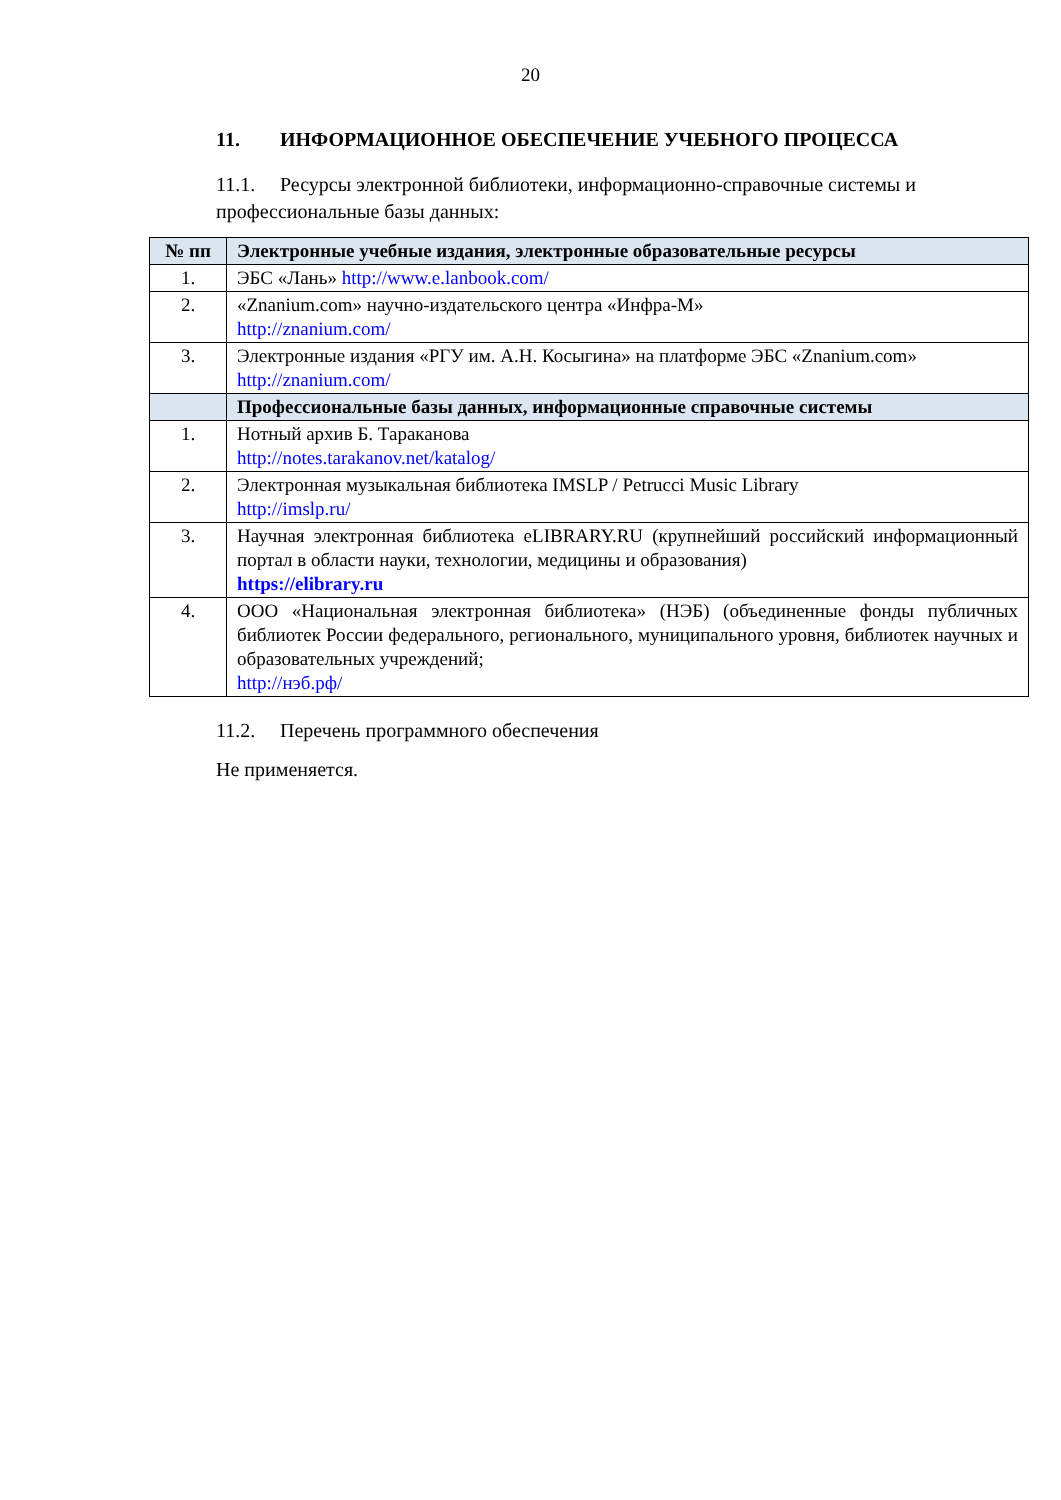20
11. ИНФОРМАЦИОННОЕ ОБЕСПЕЧЕНИЕ УЧЕБНОГО ПРОЦЕССА
11.1. Ресурсы электронной библиотеки, информационно-справочные системы и профессиональные базы данных:
| № пп | Электронные учебные издания, электронные образовательные ресурсы |
| --- | --- |
| 1. | ЭБС «Лань» http://www.e.lanbook.com/ |
| 2. | «Znanium.com» научно-издательского центра «Инфра-М» http://znanium.com/ |
| 3. | Электронные издания «РГУ им. А.Н. Косыгина» на платформе ЭБС «Znanium.com» http://znanium.com/ |
| | Профессиональные базы данных, информационные справочные системы |
| 1. | Нотный архив Б. Тараканова http://notes.tarakanov.net/katalog/ |
| 2. | Электронная музыкальная библиотека IMSLP / Petrucci Music Library http://imslp.ru/ |
| 3. | Научная электронная библиотека eLIBRARY.RU (крупнейший российский информационный портал в области науки, технологии, медицины и образования) https://elibrary.ru |
| 4. | ООО «Национальная электронная библиотека» (НЭБ) (объединенные фонды публичных библиотек России федерального, регионального, муниципального уровня, библиотек научных и образовательных учреждений; http://нэб.рф/ |
11.2. Перечень программного обеспечения
Не применяется.